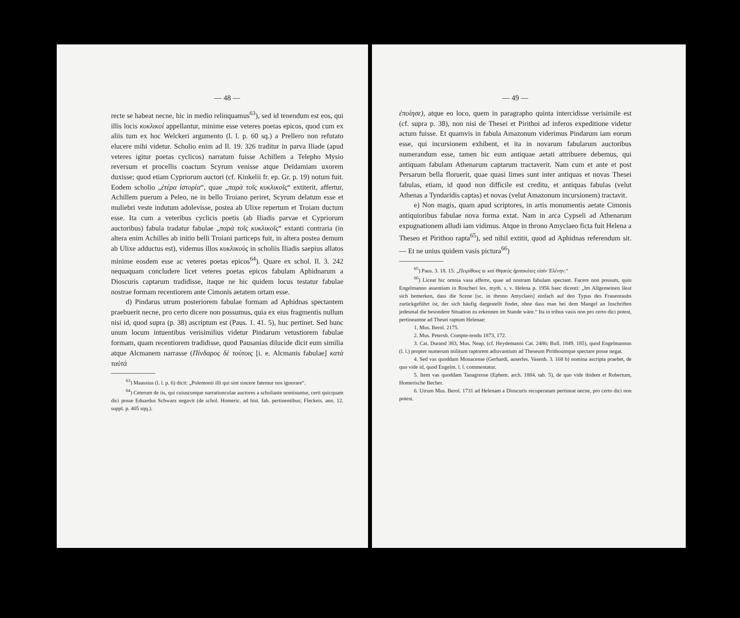— 48 —
recte se habeat necne, hic in medio relinquamus<sup>63</sup>), sed id tenendum est eos, qui illis locis κυκλικοί appellantur, minime esse veteres poetas epicos, quod cum ex aliis tum ex hoc Welckeri argumento (l. l. p. 60 sq.) a Prellero non refutato elucere mihi videtur. Scholio enim ad Il. 19. 326 traditur in parva Iliade (apud veteres igitur poetas cyclicos) narratum fuisse Achillem a Telepho Mysio reversum et procellis coactum Scyrum venisse atque Deïdamiam uxorem duxisse; quod etiam Cypriorum auctori (cf. Kinkelii fr. ep. Gr. p. 19) notum fuit. Eodem scholio „ἑτέρα ἱστορία“, quae „παρὰ τοῖς κυκλικοῖς“ extiterit, affertur, Achillem puerum a Peleo, ne in bello Troiano periret, Scyrum delatum esse et muliebri veste indutum adolevisse, postea ab Ulixe repertum et Troiam ductum esse. Ita cum a veteribus cyclicis poetis (ab Iliadis parvae et Cypriorum auctoribus) fabula tradatur fabulae „παρὰ τοῖς κυκλικοῖς“ extanti contraria (in altera enim Achilles ab initio belli Troiani particeps fuit, in altera postea demum ab Ulixe adductus est), videmus illos κυκλικοὺς in scholiis Iliadis saepius allatos minime eosdem esse ac veteres poetas epicos<sup>64</sup>). Quare ex schol. Il. 3. 242 nequaquam concludere licet veteres poetas epicos fabulam Aphidnarum a Dioscuris captarum tradidisse, itaque ne hic quidem locus testatur fabulae nostrae formam recentiorem ante Cimonis aetatem ortam esse.
d) Pindarus utrum posteriorem fabulae formam ad Aphidnas spectantem praebuerit necne, pro certo dicere non possumus, quia ex eius fragmentis nullum nisi id, quod supra (p. 38) ascriptum est (Paus. 1. 41. 5), huc pertinet. Sed hunc unum locum intuentibus verisimilius videtur Pindarum vetustiorem fabulae formam, quam recentiorem tradidisse, quod Pausanias dilucide dicit eum similia atque Alcmanem narrasse (Πίνδαρος δὲ τούτοις [i. e. Alcmanis fabulae] κατὰ ταὐτὰ
<sup>63</sup>) Maassius (l. l. p. 6) dicit: „Polemonii illi qui sint sincere fatemur nos ignorare“.
<sup>64</sup>) Ceterum de iis, qui cuiuscunque narratiunculae auctores a scholiaste nominantur, certi quicquam dici posse Eduardus Schwarz negavit (de schol. Homeric. ad hist. fab. pertinentibus; Fleckeis. ann. 12. suppl. p. 405 sqq.).
— 49 —
ἐποίησε), atque eo loco, quem in paragrapho quinta intercidisse verisimile est (cf. supra p. 38), non nisi de Thesei et Pirithoi ad inferos expeditione videtur actum fuisse. Et quamvis in fabula Amazonum viderimus Pindarum iam eorum esse, qui incursionem exhibent, et ita in novarum fabularum auctoribus numerandum esse, tamen hic eum antiquae aetati attribuere debemus, qui antiquam fabulam Athenarum captarum tractaverit. Nam cum et ante et post Persarum bella floruerit, quae quasi limes sunt inter antiquas et novas Thesei fabulas, etiam, id quod non difficile est creditu, et antiquas fabulas (velut Athenas a Tyndaridis captas) et novas (velut Amazonum incursionem) tractavit.
e) Non magis, quam apud scriptores, in artis monumentis aetate Cimonis antiquioribus fabulae nova forma extat. Nam in arca Cypseli ad Athenarum expugnationem alludi iam vidimus. Atque in throno Amyclaeo ficta fuit Helena a Theseo et Pirithoo rapta<sup>65</sup>), sed nihil extitit, quod ad Aphidnas referendum sit. — Et ne unius quidem vasis pictura<sup>66</sup>)
<sup>65</sup>) Paus. 3. 18. 15: „Πειρίθους τε καὶ Θησεὺς ἡρπακότες εἰσὶν Ἑλένην.“
<sup>66</sup>) Liceat hic omnia vasa afferre, quae ad nostram fabulam spectant. Facere non possum, quin Engelmanno assentiam in Roscheri lex. myth. s. v. Helena p. 1956 haec dicenti: „Im Allgemeinen lässt sich bemerken, dass die Scene [sc. in throno Amyclaeo] einfach auf den Typus des Frauenraubs zurückgeführt ist, der sich häufig dargestellt findet, ohne dass man bei dem Mangel an Inschriften jedesmal die besondere Situation zu erkennen im Stande wäre.“ Ita in tribus vasis non pro certo dici potest, pertineantne ad Thesei raptum Helenae:
1. Mus. Berol. 2175.
2. Mus. Petersb. Compte-rendu 1873, 172.
3. Cat. Durand 383, Mus. Neap. (cf. Heydemanni Cat. 2486; Bull. 1849. 185), quod Engelmannus (l. l.) propter numerum militum raptorem adiuvantium ad Theseum Pirithoumque spectare posse negat.
4. Sed vas quoddam Monacense (Gerhardi, auserles. Vasenb. 3. 168 b) nomina ascripta praebet, de quo vide id, quod Engelm. l. l. commentatur.
5. Item vas quoddam Tanagrense (Ephem. arch. 1884. tab. 5), de quo vide ibidem et Robertum, Homerische Becher.
6. Utrum Mus. Berol. 1731 ad Helenam a Dioscuris recuperatam pertineat necne, pro certo dici non potest.